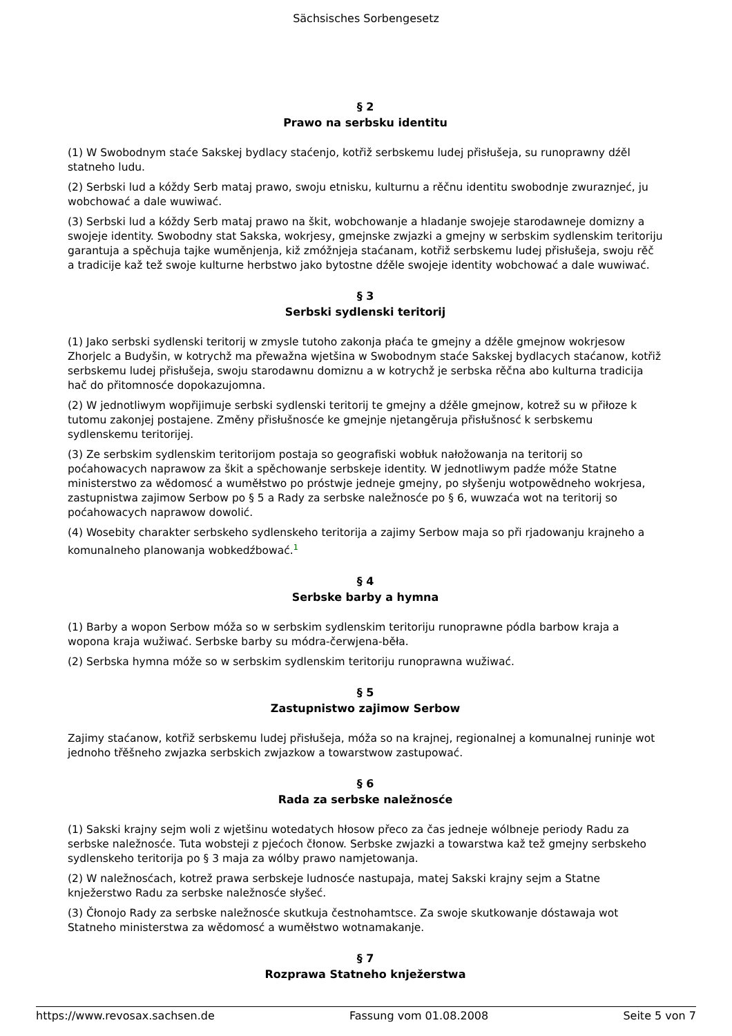Sächsisches Sorbengesetz
§ 2
Prawo na serbsku identitu
(1) W Swobodnym staće Sakskej bydlacy staćenjo, kotřiž serbskemu ludej přisłušeja, su runoprawny dźěl statneho ludu.
(2) Serbski lud a kóždy Serb mataj prawo, swoju etnisku, kulturnu a rěčnu identitu swobodnje zwuraznjeć, ju wobchować a dale wuwiwać.
(3) Serbski lud a kóždy Serb mataj prawo na škit, wobchowanje a hladanje swojeje starodawneje domizny a swojeje identity. Swobodny stat Sakska, wokrjesy, gmejnske zwjazki a gmejny w serbskim sydlenskim teritoriju garantuja a spěchuja tajke wuměnjenja, kiž zmóžnjeja staćanam, kotřiž serbskemu ludej přisłušeja, swoju rěč a tradicije kaž tež swoje kulturne herbstwo jako bytostne dźěle swojeje identity wobchować a dale wuwiwać.
§ 3
Serbski sydlenski teritorij
(1) Jako serbski sydlenski teritorij w zmysle tutoho zakonja płaća te gmejny a dźěle gmejnow wokrjesow Zhorjelc a Budyšin, w kotrychž ma přewažna wjetšina w Swobodnym staće Sakskej bydlacych staćanow, kotřiž serbskemu ludej přisłušeja, swoju starodawnu domiznu a w kotrychž je serbska rěčna abo kulturna tradicija hač do přitomnosće dopokazujomna.
(2) W jednotliwym wopřijimuje serbski sydlenski teritorij te gmejny a dźěle gmejnow, kotrež su w přiłoze k tutomu zakonjej postajene. Změny přisłušnosće ke gmejnje njetangěruja přisłušnosć k serbskemu sydlenskemu teritorijej.
(3) Ze serbskim sydlenskim teritorijom postaja so geografiski wobłuk nałožowanja na teritorij so poćahowacych naprawow za škit a spěchowanje serbskeje identity. W jednotliwym padźe móže Statne ministerstwo za wědomosć a wuměłstwo po próstwje jedneje gmejny, po słyšenju wotpowědneho wokrjesa, zastupnistwa zajimow Serbow po § 5 a Rady za serbske naležnosće po § 6, wuwzaća wot na teritorij so poćahowacych naprawow dowolić.
(4) Wosebity charakter serbskeho sydlenskeho teritorija a zajimy Serbow maja so při rjadowanju krajneho a komunalneho planowanja wobkedźbować.<sup>1</sup>
§ 4
Serbske barby a hymna
(1) Barby a wopon Serbow móža so w serbskim sydlenskim teritoriju runoprawne pódla barbow kraja a wopona kraja wužiwać. Serbske barby su módra-čerwjena-běła.
(2) Serbska hymna móže so w serbskim sydlenskim teritoriju runoprawna wužiwać.
§ 5
Zastupnistwo zajimow Serbow
Zajimy staćanow, kotřiž serbskemu ludej přisłušeja, móža so na krajnej, regionalnej a komunalnej runinje wot jednoho třěšneho zwjazka serbskich zwjazkow a towarstwow zastupować.
§ 6
Rada za serbske naležnosće
(1) Sakski krajny sejm woli z wjetšinu wotedatych hłosow přeco za čas jedneje wólbneje periody Radu za serbske naležnosće. Tuta wobsteji z pjećoch čłonow. Serbske zwjazki a towarstwa kaž tež gmejny serbskeho sydlenskeho teritorija po § 3 maja za wólby prawo namjetowanja.
(2) W naležnosćach, kotrež prawa serbskeje ludnosće nastupaja, matej Sakski krajny sejm a Statne knježerstwo Radu za serbske naležnosće słyšeć.
(3) Čłonojo Rady za serbske naležnosće skutkuja čestnohamtsce. Za swoje skutkowanje dóstawaja wot Statneho ministerstwa za wědomosć a wuměłstwo wotnamakanje.
§ 7
Rozprawa Statneho knježerstwa
https://www.revosax.sachsen.de Fassung vom 01.08.2008 Seite 5 von 7